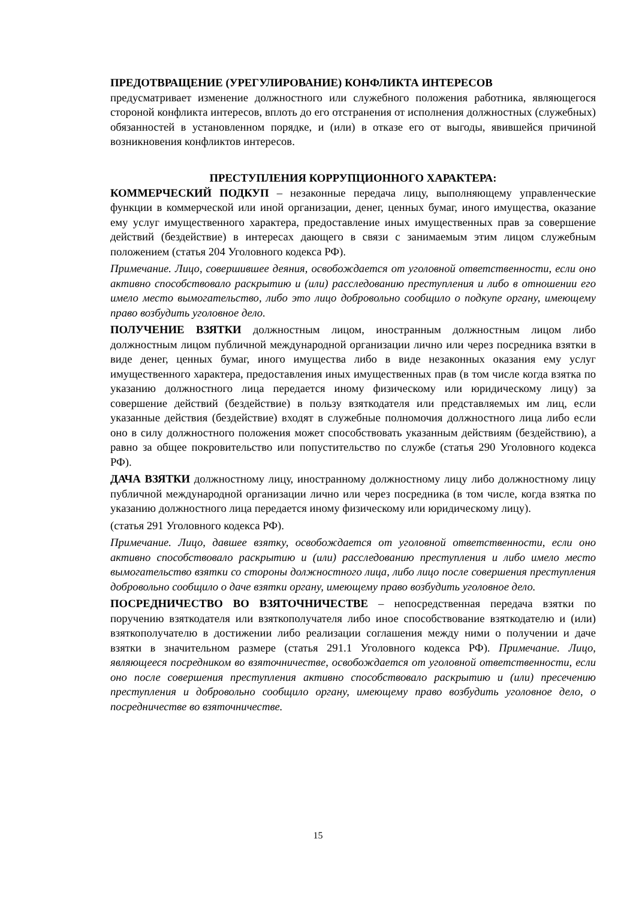ПРЕДОТВРАЩЕНИЕ (УРЕГУЛИРОВАНИЕ) КОНФЛИКТА ИНТЕРЕСОВ
предусматривает изменение должностного или служебного положения работника, являющегося стороной конфликта интересов, вплоть до его отстранения от исполнения должностных (служебных) обязанностей в установленном порядке, и (или) в отказе его от выгоды, явившейся причиной возникновения конфликтов интересов.
ПРЕСТУПЛЕНИЯ КОРРУПЦИОННОГО ХАРАКТЕРА:
КОММЕРЧЕСКИЙ ПОДКУП – незаконные передача лицу, выполняющему управленческие функции в коммерческой или иной организации, денег, ценных бумаг, иного имущества, оказание ему услуг имущественного характера, предоставление иных имущественных прав за совершение действий (бездействие) в интересах дающего в связи с занимаемым этим лицом служебным положением (статья 204 Уголовного кодекса РФ).
Примечание. Лицо, совершившее деяния, освобождается от уголовной ответственности, если оно активно способствовало раскрытию и (или) расследованию преступления и либо в отношении его имело место вымогательство, либо это лицо добровольно сообщило о подкупе органу, имеющему право возбудить уголовное дело.
ПОЛУЧЕНИЕ ВЗЯТКИ должностным лицом, иностранным должностным лицом либо должностным лицом публичной международной организации лично или через посредника взятки в виде денег, ценных бумаг, иного имущества либо в виде незаконных оказания ему услуг имущественного характера, предоставления иных имущественных прав (в том числе когда взятка по указанию должностного лица передается иному физическому или юридическому лицу) за совершение действий (бездействие) в пользу взяткодателя или представляемых им лиц, если указанные действия (бездействие) входят в служебные полномочия должностного лица либо если оно в силу должностного положения может способствовать указанным действиям (бездействию), а равно за общее покровительство или попустительство по службе (статья 290 Уголовного кодекса РФ).
ДАЧА ВЗЯТКИ должностному лицу, иностранному должностному лицу либо должностному лицу публичной международной организации лично или через посредника (в том числе, когда взятка по указанию должностного лица передается иному физическому или юридическому лицу).
(статья 291 Уголовного кодекса РФ).
Примечание. Лицо, давшее взятку, освобождается от уголовной ответственности, если оно активно способствовало раскрытию и (или) расследованию преступления и либо имело место вымогательство взятки со стороны должностного лица, либо лицо после совершения преступления добровольно сообщило о даче взятки органу, имеющему право возбудить уголовное дело.
ПОСРЕДНИЧЕСТВО ВО ВЗЯТОЧНИЧЕСТВЕ – непосредственная передача взятки по поручению взяткодателя или взяткополучателя либо иное способствование взяткодателю и (или) взяткополучателю в достижении либо реализации соглашения между ними о получении и даче взятки в значительном размере (статья 291.1 Уголовного кодекса РФ). Примечание. Лицо, являющееся посредником во взяточничестве, освобождается от уголовной ответственности, если оно после совершения преступления активно способствовало раскрытию и (или) пресечению преступления и добровольно сообщило органу, имеющему право возбудить уголовное дело, о посредничестве во взяточничестве.
15